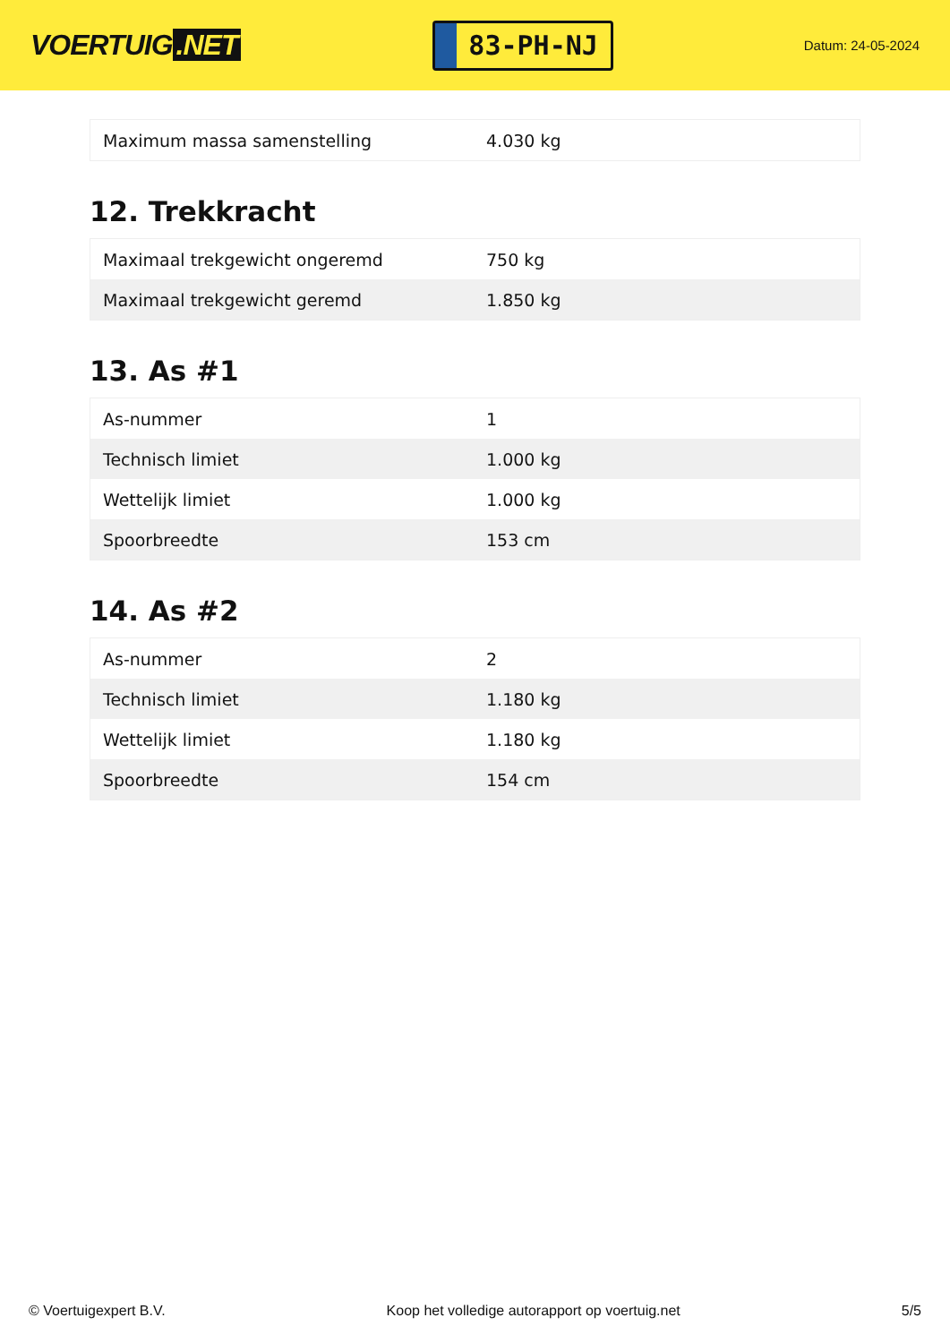VOERTUIG.NET
83-PH-NJ
Datum: 24-05-2024
| Maximum massa samenstelling | 4.030 kg |
12. Trekkracht
| Maximaal trekgewicht ongeremd | 750 kg |
| Maximaal trekgewicht geremd | 1.850 kg |
13. As #1
| As-nummer | 1 |
| Technisch limiet | 1.000 kg |
| Wettelijk limiet | 1.000 kg |
| Spoorbreedte | 153 cm |
14. As #2
| As-nummer | 2 |
| Technisch limiet | 1.180 kg |
| Wettelijk limiet | 1.180 kg |
| Spoorbreedte | 154 cm |
© Voertuigexpert B.V. Koop het volledige autorapport op voertuig.net 5/5